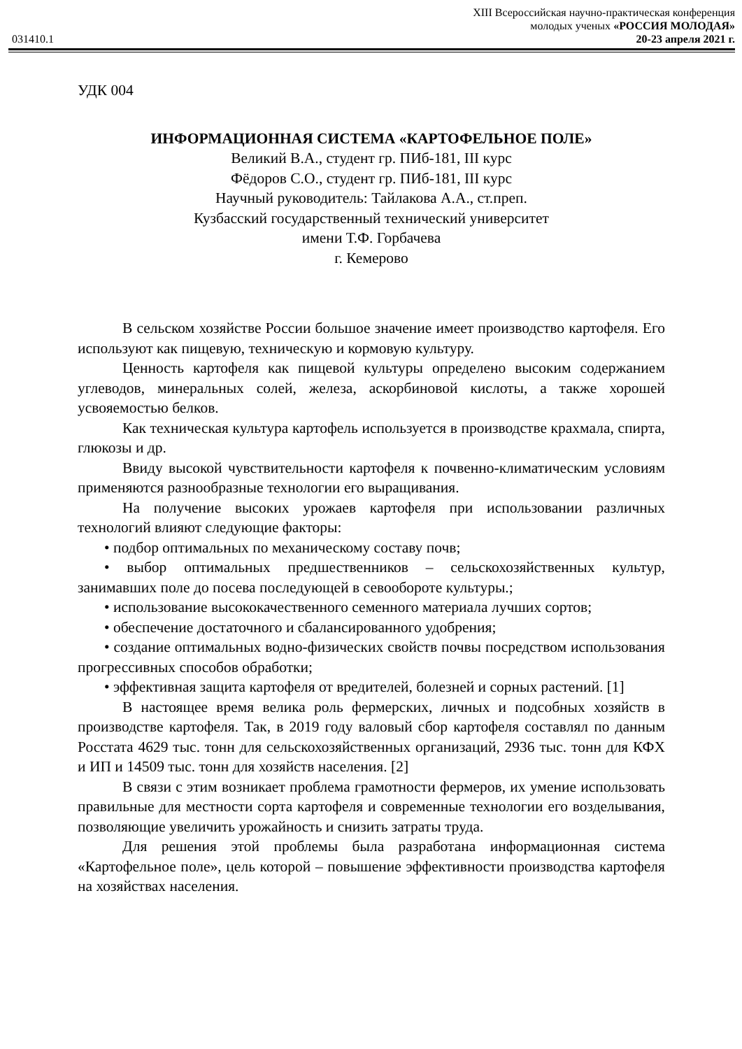XIII Всероссийская научно-практическая конференция
молодых ученых «РОССИЯ МОЛОДАЯ»
031410.1 20-23 апреля 2021 г.
УДК 004
ИНФОРМАЦИОННАЯ СИСТЕМА «КАРТОФЕЛЬНОЕ ПОЛЕ»
Великий В.А., студент гр. ПИб-181, III курс
Фёдоров С.О., студент гр. ПИб-181, III курс
Научный руководитель: Тайлакова А.А., ст.преп.
Кузбасский государственный технический университет
имени Т.Ф. Горбачева
г. Кемерово
В сельском хозяйстве России большое значение имеет производство картофеля. Его используют как пищевую, техническую и кормовую культуру.
Ценность картофеля как пищевой культуры определено высоким содержанием углеводов, минеральных солей, железа, аскорбиновой кислоты, а также хорошей усвояемостью белков.
Как техническая культура картофель используется в производстве крахмала, спирта, глюкозы и др.
Ввиду высокой чувствительности картофеля к почвенно-климатическим условиям применяются разнообразные технологии его выращивания.
На получение высоких урожаев картофеля при использовании различных технологий влияют следующие факторы:
• подбор оптимальных по механическому составу почв;
• выбор оптимальных предшественников – сельскохозяйственных культур, занимавших поле до посева последующей в севообороте культуры.;
• использование высококачественного семенного материала лучших сортов;
• обеспечение достаточного и сбалансированного удобрения;
• создание оптимальных водно-физических свойств почвы посредством использования прогрессивных способов обработки;
• эффективная защита картофеля от вредителей, болезней и сорных растений. [1]
В настоящее время велика роль фермерских, личных и подсобных хозяйств в производстве картофеля. Так, в 2019 году валовый сбор картофеля составлял по данным Росстата 4629 тыс. тонн для сельскохозяйственных организаций, 2936 тыс. тонн для КФХ и ИП и 14509 тыс. тонн для хозяйств населения. [2]
В связи с этим возникает проблема грамотности фермеров, их умение использовать правильные для местности сорта картофеля и современные технологии его возделывания, позволяющие увеличить урожайность и снизить затраты труда.
Для решения этой проблемы была разработана информационная система «Картофельное поле», цель которой – повышение эффективности производства картофеля на хозяйствах населения.